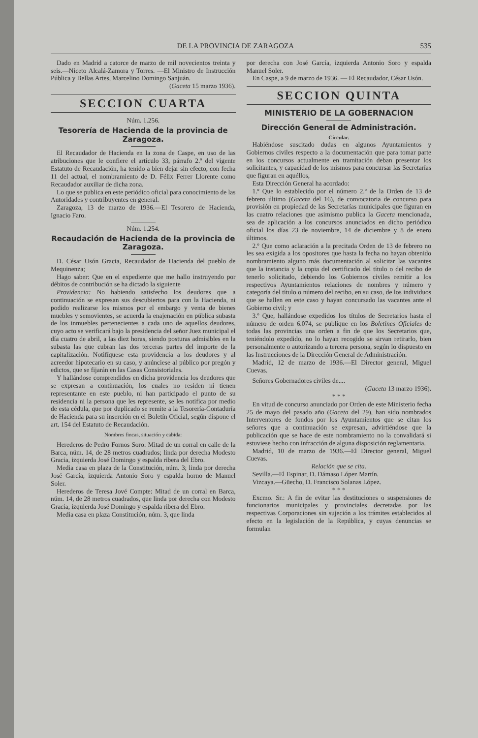DE LA PROVINCIA DE ZARAGOZA 535
Dado en Madrid a catorce de marzo de mil novecientos treinta y seis.—Niceto Alcalá-Zamora y Torres. —El Ministro de Instrucción Pública y Bellas Artes, Marcelino Domingo Sanjuán.
(Gaceta 15 marzo 1936).
SECCION CUARTA
Núm. 1.256.
Tesorería de Hacienda de la provincia de Zaragoza.
El Recaudador de Hacienda en la zona de Caspe, en uso de las atribuciones que le confiere el artículo 33, párrafo 2.º del vigente Estatuto de Recaudación, ha tenido a bien dejar sin efecto, con fecha 11 del actual, el nombramiento de D. Félix Ferrer Llorente como Recaudador auxiliar de dicha zona.
Lo que se publica en este periódico oficial para conocimiento de las Autoridades y contribuyentes en general.
Zaragoza, 13 de marzo de 1936.—El Tesorero de Hacienda, Ignacio Faro.
Núm. 1.254.
Recaudación de Hacienda de la provincia de Zaragoza.
D. César Usón Gracia, Recaudador de Hacienda del pueblo de Mequinenza;
Hago saber: Que en el expediente que me hallo instruyendo por débitos de contribución se ha dictado la siguiente
Providencia: No habiendo satisfecho los deudores que a continuación se expresan sus descubiertos para con la Hacienda, ni podido realizarse los mismos por el embargo y venta de bienes muebles y semovientes, se acuerda la enajenación en pública subasta de los inmuebles pertenecientes a cada uno de aquellos deudores, cuyo acto se verificará bajo la presidencia del señor Juez municipal el día cuatro de abril, a las diez horas, siendo posturas admisibles en la subasta las que cubran las dos terceras partes del importe de la capitalización. Notifíquese esta providencia a los deudores y al acreedor hipotecario en su caso, y anúnciese al público por pregón y edictos, que se fijarán en las Casas Consistoriales.
Y hallándose comprendidos en dicha providencia los deudores que se expresan a continuación, los cuales no residen ni tienen representante en este pueblo, ni han participado el punto de su residencia ni la persona que les represente, se les notifica por medio de esta cédula, que por duplicado se remite a la Tesorería-Contaduría de Hacienda para su inserción en el Boletín Oficial, según dispone el art. 154 del Estatuto de Recaudación.
Nombres fincas, situación y cabida:
Herederos de Pedro Fornos Soro: Mitad de un corral en calle de la Barca, núm. 14, de 28 metros cuadrados; linda por derecha Modesto Gracia, izquierda José Domingo y espalda ribera del Ebro.
Media casa en plaza de la Constitución, núm. 3; linda por derecha José García, izquierda Antonio Soro y espalda horno de Manuel Soler.
Herederos de Teresa Jové Compte: Mitad de un corral en Barca, núm. 14, de 28 metros cuadrados, que linda por derecha con Modesto Gracia, izquierda José Domingo y espalda ribera del Ebro.
Media casa en plaza Constitución, núm. 3, que linda
por derecha con José García, izquierda Antonio Soro y espalda Manuel Soler.
En Caspe, a 9 de marzo de 1936. — El Recaudador, César Usón.
SECCION QUINTA
MINISTERIO DE LA GOBERNACION
Dirección General de Administración.
Circular.
Habiéndose suscitado dudas en algunos Ayuntamientos y Gobiernos civiles respecto a la documentación que para tomar parte en los concursos actualmente en tramitación deban presentar los solicitantes, y capacidad de los mismos para concursar las Secretarías que figuran en aquéllos,
Esta Dirección General ha acordado:
1.º Que lo establecido por el número 2.º de la Orden de 13 de febrero último (Gaceta del 16), de convocatoria de concurso para provisión en propiedad de las Secretarías municipales que figuran en las cuatro relaciones que asimismo publica la Gaceta mencionada, sea de aplicación a los concursos anunciados en dicho periódico oficial los días 23 de noviembre, 14 de diciembre y 8 de enero últimos.
2.º Que como aclaración a la precitada Orden de 13 de febrero no les sea exigida a los opositores que hasta la fecha no hayan obtenido nombramiento alguno más documentación al solicitar las vacantes que la instancia y la copia del certificado del título o del recibo de tenerlo solicitado, debiendo los Gobiernos civiles remitir a los respectivos Ayuntamientos relaciones de nombres y número y categoría del título o número del recibo, en su caso, de los individuos que se hallen en este caso y hayan concursado las vacantes ante el Gobierno civil; y
3.º Que, hallándose expedidos los títulos de Secretarios hasta el número de orden 6.074, se publique en los Boletines Oficiales de todas las provincias una orden a fin de que los Secretarios que, teniéndolo expedido, no lo hayan recogido se sirvan retirarlo, bien personalmente o autorizando a tercera persona, según lo dispuesto en las Instrucciones de la Dirección General de Administración.
Madrid, 12 de marzo de 1936.—El Director general, Miguel Cuevas.
Señores Gobernadores civiles de....
(Gaceta 13 marzo 1936).
* * *
En vitud de concurso anunciado por Orden de este Ministerio fecha 25 de mayo del pasado año (Gaceta del 29), han sido nombrados Interventores de fondos por los Ayuntamientos que se citan los señores que a continuación se expresan, advirtiéndose que la publicación que se hace de este nombramiento no la convalidará si estuviese hecho con infracción de alguna disposición reglamentaria.
Madrid, 10 de marzo de 1936.—El Director general, Miguel Cuevas.
Relación que se cita.
Sevilla.—El Espinar, D. Dámaso López Martín.
Vizcaya.—Güecho, D. Francisco Solanas López.
* * *
Excmo. Sr.: A fin de evitar las destituciones o suspensiones de funcionarios municipales y provinciales decretadas por las respectivas Corporaciones sin sujeción a los trámites establecidos al efecto en la legislación de la República, y cuyas denuncias se formulan